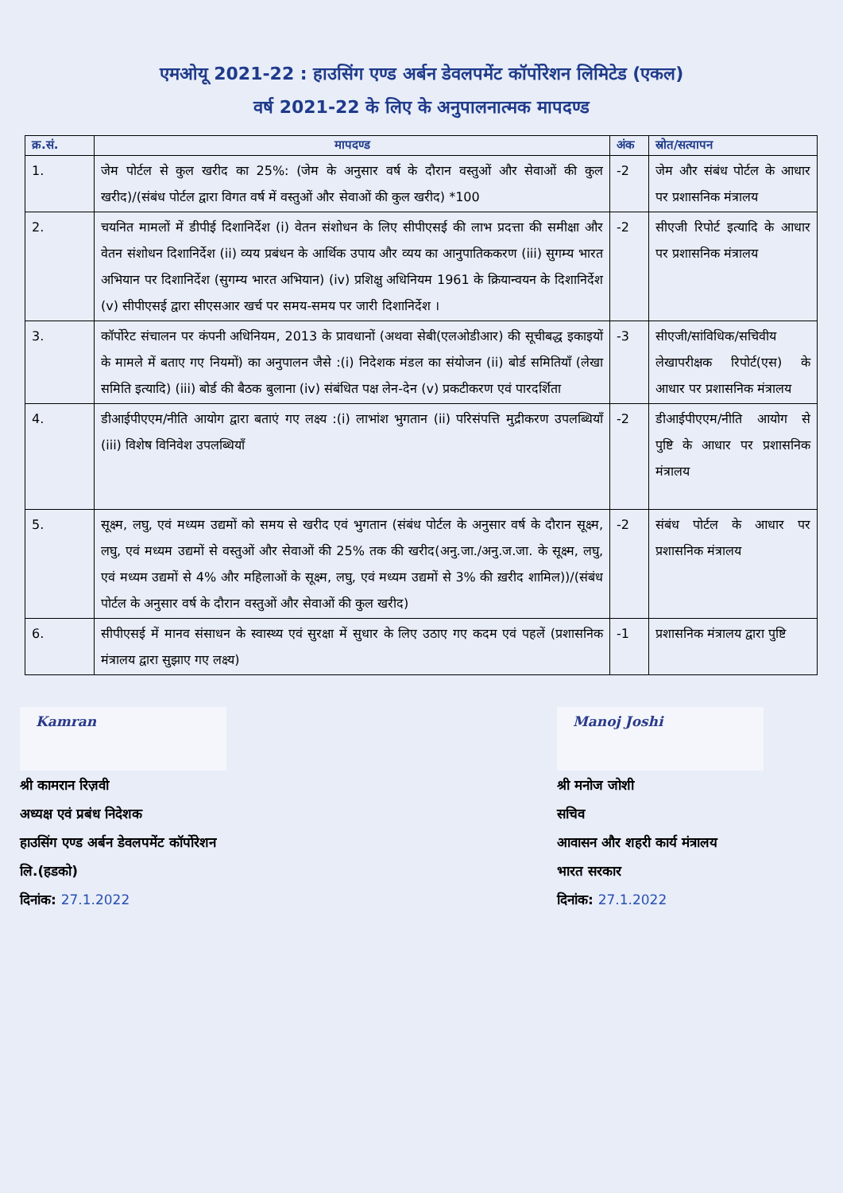एमओयू 2021-22 : हाउसिंग एण्ड अर्बन डेवलपमेंट कॉर्पोरेशन लिमिटेड (एकल)
वर्ष 2021-22 के लिए के अनुपालनात्मक मापदण्ड
| क्र.सं. | मापदण्ड | अंक | स्रोत/सत्यापन |
| --- | --- | --- | --- |
| 1. | जेम पोर्टल से कुल खरीद का 25%: (जेम के अनुसार वर्ष के दौरान वस्तुओं और सेवाओं की कुल खरीद)/(संबंध पोर्टल द्वारा विगत वर्ष में वस्तुओं और सेवाओं की कुल खरीद) *100 | -2 | जेम और संबंध पोर्टल के आधार पर प्रशासनिक मंत्रालय |
| 2. | चयनित मामलों में डीपीई दिशानिर्देश (i) वेतन संशोधन के लिए सीपीएसई की लाभ प्रदत्ता की समीक्षा और वेतन संशोधन दिशानिर्देश (ii) व्यय प्रबंधन के आर्थिक उपाय और व्यय का आनुपातिककरण (iii) सुगम्य भारत अभियान पर दिशानिर्देश (सुगम्य भारत अभियान) (iv) प्रशिक्षु अधिनियम 1961 के क्रियान्वयन के दिशानिर्देश (v) सीपीएसई द्वारा सीएसआर खर्च पर समय-समय पर जारी दिशानिर्देश । | -2 | सीएजी रिपोर्ट इत्यादि के आधार पर प्रशासनिक मंत्रालय |
| 3. | कॉर्पोरेट संचालन पर कंपनी अधिनियम, 2013 के प्रावधानों (अथवा सेबी(एलओडीआर) की सूचीबद्ध इकाइयों के मामले में बताए गए नियमों) का अनुपालन जैसे :(i) निदेशक मंडल का संयोजन (ii) बोर्ड समितियाँ (लेखा समिति इत्यादि) (iii) बोर्ड की बैठक बुलाना (iv) संबंधित पक्ष लेन-देन (v) प्रकटीकरण एवं पारदर्शिता | -3 | सीएजी/सांविधिक/सचिवीय लेखापरीक्षक रिपोर्ट(एस) के आधार पर प्रशासनिक मंत्रालय |
| 4. | डीआईपीएएम/नीति आयोग द्वारा बताएं गए लक्ष्य :(i) लाभांश भुगतान (ii) परिसंपत्ति मुद्रीकरण उपलब्धियाँ (iii) विशेष विनिवेश उपलब्धियाँ | -2 | डीआईपीएएम/नीति आयोग से पुष्टि के आधार पर प्रशासनिक मंत्रालय |
| 5. | सूक्ष्म, लघु, एवं मध्यम उद्यमों को समय से खरीद एवं भुगतान (संबंध पोर्टल के अनुसार वर्ष के दौरान सूक्ष्म, लघु, एवं मध्यम उद्यमों से वस्तुओं और सेवाओं की 25% तक की खरीद(अनु.जा./अनु.ज.जा. के सूक्ष्म, लघु, एवं मध्यम उद्यमों से 4% और महिलाओं के सूक्ष्म, लघु, एवं मध्यम उद्यमों से 3% की ख़रीद शामिल))/(संबंध पोर्टल के अनुसार वर्ष के दौरान वस्तुओं और सेवाओं की कुल खरीद) | -2 | संबंध पोर्टल के आधार पर प्रशासनिक मंत्रालय |
| 6. | सीपीएसई में मानव संसाधन के स्वास्थ्य एवं सुरक्षा में सुधार के लिए उठाए गए कदम एवं पहलें (प्रशासनिक मंत्रालय द्वारा सुझाए गए लक्ष्य) | -1 | प्रशासनिक मंत्रालय द्वारा पुष्टि |
Kamran
श्री कामरान रिज़वी
अध्यक्ष एवं प्रबंध निदेशक
हाउसिंग एण्ड अर्बन डेवलपमेंट कॉर्पोरेशन
लि.(हडको)
दिनांक: 27.1.2022
Manoj Joshi
श्री मनोज जोशी
सचिव
आवासन और शहरी कार्य मंत्रालय
भारत सरकार
दिनांक: 27.1.2022